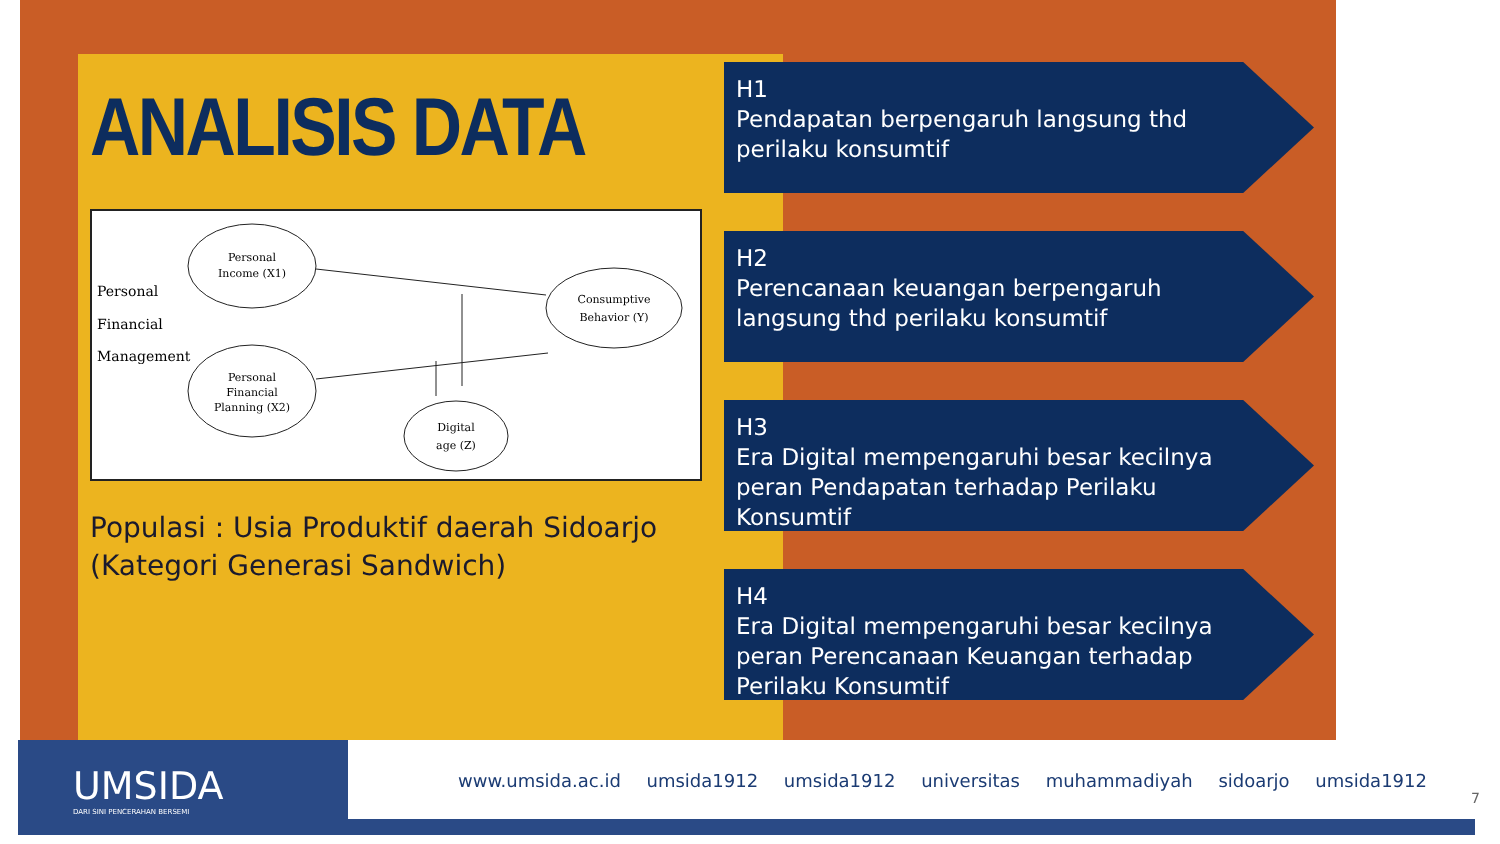ANALISIS DATA
Personal
Income (X1)
Personal
Financial
Planning (X2)
Consumptive
Behavior (Y)
Digital
age (Z)
Personal
Financial
Management
Populasi : Usia Produktif daerah Sidoarjo (Kategori Generasi Sandwich)
H1
Pendapatan berpengaruh langsung thd perilaku konsumtif
H2
Perencanaan keuangan berpengaruh langsung thd perilaku konsumtif
H3
Era Digital mempengaruhi besar kecilnya peran Pendapatan terhadap Perilaku Konsumtif
H4
Era Digital mempengaruhi besar kecilnya peran Perencanaan Keuangan terhadap Perilaku Konsumtif
UMSIDA
DARI SINI PENCERAHAN BERSEMI
www.umsida.ac.id umsida1912 umsida1912 universitas muhammadiyah sidoarjo umsida1912
7